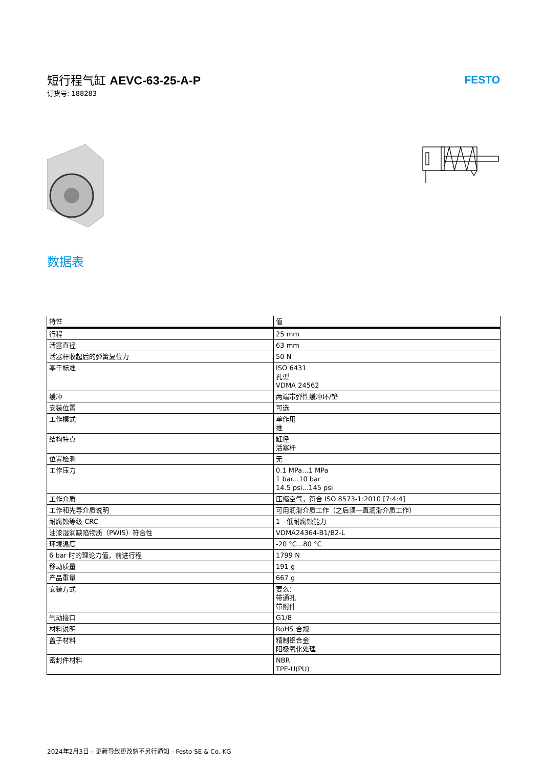短行程气缸 AEVC-63-25-A-P
订货号: 188283
FESTO
数据表
| 特性 | 值 |
| --- | --- |
| 行程 | 25 mm |
| 活塞直径 | 63 mm |
| 活塞杆收起后的弹簧复位力 | 50 N |
| 基于标准 | ISO 6431 孔型 VDMA 24562 |
| 缓冲 | 两端带弹性缓冲环/垫 |
| 安装位置 | 可选 |
| 工作模式 | 单作用 推 |
| 结构特点 | 缸径 活塞杆 |
| 位置检测 | 无 |
| 工作压力 | 0.1 MPa...1 MPa 1 bar...10 bar 14.5 psi...145 psi |
| 工作介质 | 压缩空气，符合 ISO 8573-1:2010 [7:4:4] |
| 工作和先导介质说明 | 可用润滑介质工作（之后须一直润滑介质工作） |
| 耐腐蚀等级 CRC | 1 - 低耐腐蚀能力 |
| 油漆湿润缺陷物质（PWIS）符合性 | VDMA24364-B1/B2-L |
| 环境温度 | -20 °C...80 °C |
| 6 bar 时的理论力值，前进行程 | 1799 N |
| 移动质量 | 191 g |
| 产品重量 | 667 g |
| 安装方式 | 要么： 带通孔 带附件 |
| 气动接口 | G1/8 |
| 材料说明 | RoHS 合规 |
| 盖子材料 | 精制铝合金 阳极氧化处理 |
| 密封件材料 | NBR TPE-U(PU) |
2024年2月3日 – 更新导致更改恕不另行通知 - Festo SE & Co. KG